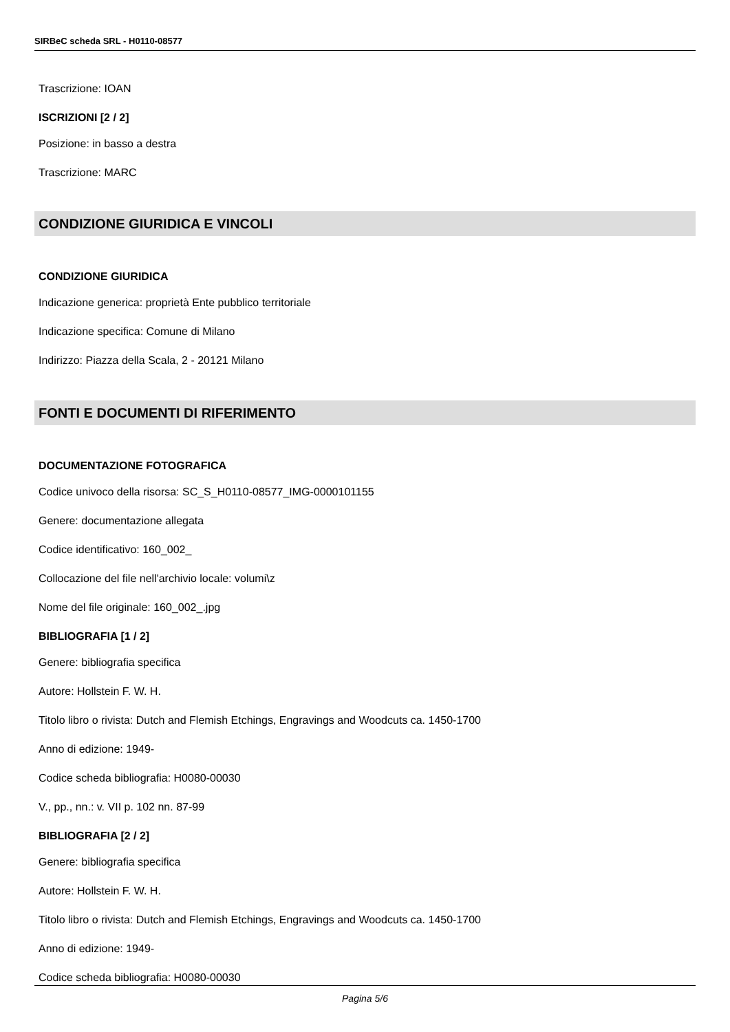SIRBeC scheda SRL - H0110-08577
Trascrizione: IOAN
ISCRIZIONI [2 / 2]
Posizione: in basso a destra
Trascrizione: MARC
CONDIZIONE GIURIDICA E VINCOLI
CONDIZIONE GIURIDICA
Indicazione generica: proprietà Ente pubblico territoriale
Indicazione specifica: Comune di Milano
Indirizzo: Piazza della Scala, 2 - 20121 Milano
FONTI E DOCUMENTI DI RIFERIMENTO
DOCUMENTAZIONE FOTOGRAFICA
Codice univoco della risorsa: SC_S_H0110-08577_IMG-0000101155
Genere: documentazione allegata
Codice identificativo: 160_002_
Collocazione del file nell'archivio locale: volumi\z
Nome del file originale: 160_002_.jpg
BIBLIOGRAFIA [1 / 2]
Genere: bibliografia specifica
Autore: Hollstein F. W. H.
Titolo libro o rivista: Dutch and Flemish Etchings, Engravings and Woodcuts ca. 1450-1700
Anno di edizione: 1949-
Codice scheda bibliografia: H0080-00030
V., pp., nn.: v. VII p. 102 nn. 87-99
BIBLIOGRAFIA [2 / 2]
Genere: bibliografia specifica
Autore: Hollstein F. W. H.
Titolo libro o rivista: Dutch and Flemish Etchings, Engravings and Woodcuts ca. 1450-1700
Anno di edizione: 1949-
Codice scheda bibliografia: H0080-00030
Pagina 5/6